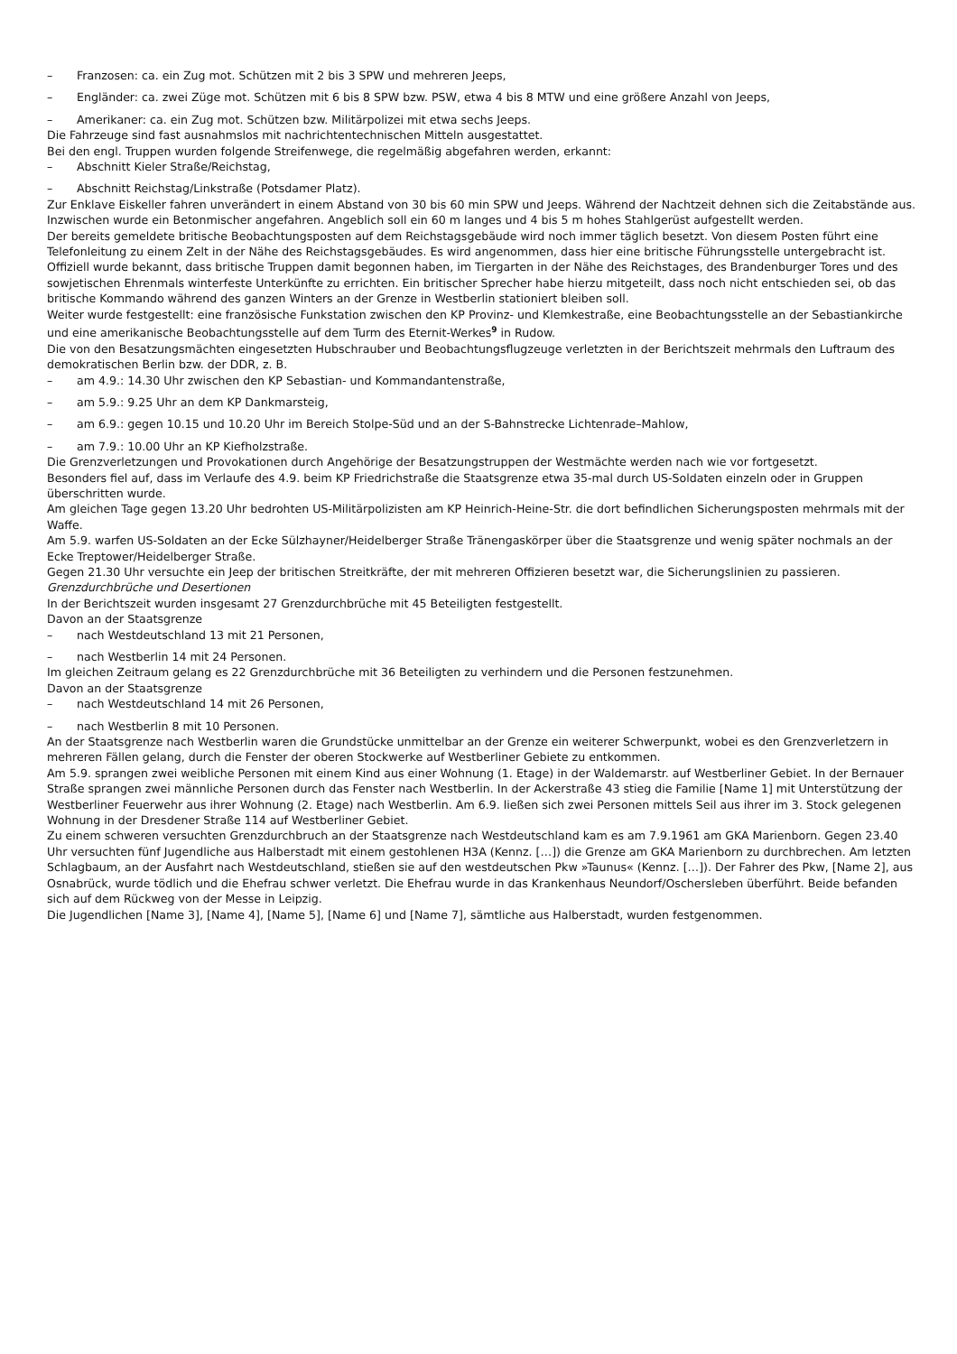– Franzosen: ca. ein Zug mot. Schützen mit 2 bis 3 SPW und mehreren Jeeps,
– Engländer: ca. zwei Züge mot. Schützen mit 6 bis 8 SPW bzw. PSW, etwa 4 bis 8 MTW und eine größere Anzahl von Jeeps,
– Amerikaner: ca. ein Zug mot. Schützen bzw. Militärpolizei mit etwa sechs Jeeps.
Die Fahrzeuge sind fast ausnahmslos mit nachrichtentechnischen Mitteln ausgestattet.
Bei den engl. Truppen wurden folgende Streifenwege, die regelmäßig abgefahren werden, erkannt:
– Abschnitt Kieler Straße/Reichstag,
– Abschnitt Reichstag/Linkstraße (Potsdamer Platz).
Zur Enklave Eiskeller fahren unverändert in einem Abstand von 30 bis 60 min SPW und Jeeps. Während der Nachtzeit dehnen sich die Zeitabstände aus. Inzwischen wurde ein Betonmischer angefahren. Angeblich soll ein 60 m langes und 4 bis 5 m hohes Stahlgerüst aufgestellt werden.
Der bereits gemeldete britische Beobachtungsposten auf dem Reichstagsgebäude wird noch immer täglich besetzt. Von diesem Posten führt eine Telefonleitung zu einem Zelt in der Nähe des Reichstagsgebäudes. Es wird angenommen, dass hier eine britische Führungsstelle untergebracht ist. Offiziell wurde bekannt, dass britische Truppen damit begonnen haben, im Tiergarten in der Nähe des Reichstages, des Brandenburger Tores und des sowjetischen Ehrenmals winterfeste Unterkünfte zu errichten. Ein britischer Sprecher habe hierzu mitgeteilt, dass noch nicht entschieden sei, ob das britische Kommando während des ganzen Winters an der Grenze in Westberlin stationiert bleiben soll.
Weiter wurde festgestellt: eine französische Funkstation zwischen den KP Provinz- und Klemkestraße, eine Beobachtungsstelle an der Sebastiankirche und eine amerikanische Beobachtungsstelle auf dem Turm des Eternit-Werkes<sup>9</sup> in Rudow.
Die von den Besatzungsmächten eingesetzten Hubschrauber und Beobachtungsflugzeuge verletzten in der Berichtszeit mehrmals den Luftraum des demokratischen Berlin bzw. der DDR, z. B.
– am 4.9.: 14.30 Uhr zwischen den KP Sebastian- und Kommandantenstraße,
– am 5.9.: 9.25 Uhr an dem KP Dankmarsteig,
– am 6.9.: gegen 10.15 und 10.20 Uhr im Bereich Stolpe-Süd und an der S-Bahnstrecke Lichtenrade–Mahlow,
– am 7.9.: 10.00 Uhr an KP Kiefholzstraße.
Die Grenzverletzungen und Provokationen durch Angehörige der Besatzungstruppen der Westmächte werden nach wie vor fortgesetzt.
Besonders fiel auf, dass im Verlaufe des 4.9. beim KP Friedrichstraße die Staatsgrenze etwa 35-mal durch US-Soldaten einzeln oder in Gruppen überschritten wurde.
Am gleichen Tage gegen 13.20 Uhr bedrohten US-Militärpolizisten am KP Heinrich-Heine-Str. die dort befindlichen Sicherungsposten mehrmals mit der Waffe.
Am 5.9. warfen US-Soldaten an der Ecke Sülzhayner/Heidelberger Straße Tränengaskörper über die Staatsgrenze und wenig später nochmals an der Ecke Treptower/Heidelberger Straße.
Gegen 21.30 Uhr versuchte ein Jeep der britischen Streitkräfte, der mit mehreren Offizieren besetzt war, die Sicherungslinien zu passieren.
Grenzdurchbrüche und Desertionen
In der Berichtszeit wurden insgesamt 27 Grenzdurchbrüche mit 45 Beteiligten festgestellt.
Davon an der Staatsgrenze
– nach Westdeutschland 13 mit 21 Personen,
– nach Westberlin 14 mit 24 Personen.
Im gleichen Zeitraum gelang es 22 Grenzdurchbrüche mit 36 Beteiligten zu verhindern und die Personen festzunehmen.
Davon an der Staatsgrenze
– nach Westdeutschland 14 mit 26 Personen,
– nach Westberlin 8 mit 10 Personen.
An der Staatsgrenze nach Westberlin waren die Grundstücke unmittelbar an der Grenze ein weiterer Schwerpunkt, wobei es den Grenzverletzern in mehreren Fällen gelang, durch die Fenster der oberen Stockwerke auf Westberliner Gebiete zu entkommen.
Am 5.9. sprangen zwei weibliche Personen mit einem Kind aus einer Wohnung (1. Etage) in der Waldemarstr. auf Westberliner Gebiet. In der Bernauer Straße sprangen zwei männliche Personen durch das Fenster nach Westberlin. In der Ackerstraße 43 stieg die Familie [Name 1] mit Unterstützung der Westberliner Feuerwehr aus ihrer Wohnung (2. Etage) nach Westberlin. Am 6.9. ließen sich zwei Personen mittels Seil aus ihrer im 3. Stock gelegenen Wohnung in der Dresdener Straße 114 auf Westberliner Gebiet.
Zu einem schweren versuchten Grenzdurchbruch an der Staatsgrenze nach Westdeutschland kam es am 7.9.1961 am GKA Marienborn. Gegen 23.40 Uhr versuchten fünf Jugendliche aus Halberstadt mit einem gestohlenen H3A (Kennz. […]) die Grenze am GKA Marienborn zu durchbrechen. Am letzten Schlagbaum, an der Ausfahrt nach Westdeutschland, stießen sie auf den westdeutschen Pkw »Taunus« (Kennz. […]). Der Fahrer des Pkw, [Name 2], aus Osnabrück, wurde tödlich und die Ehefrau schwer verletzt. Die Ehefrau wurde in das Krankenhaus Neundorf/Oschersleben überführt. Beide befanden sich auf dem Rückweg von der Messe in Leipzig.
Die Jugendlichen [Name 3], [Name 4], [Name 5], [Name 6] und [Name 7], sämtliche aus Halberstadt, wurden festgenommen.